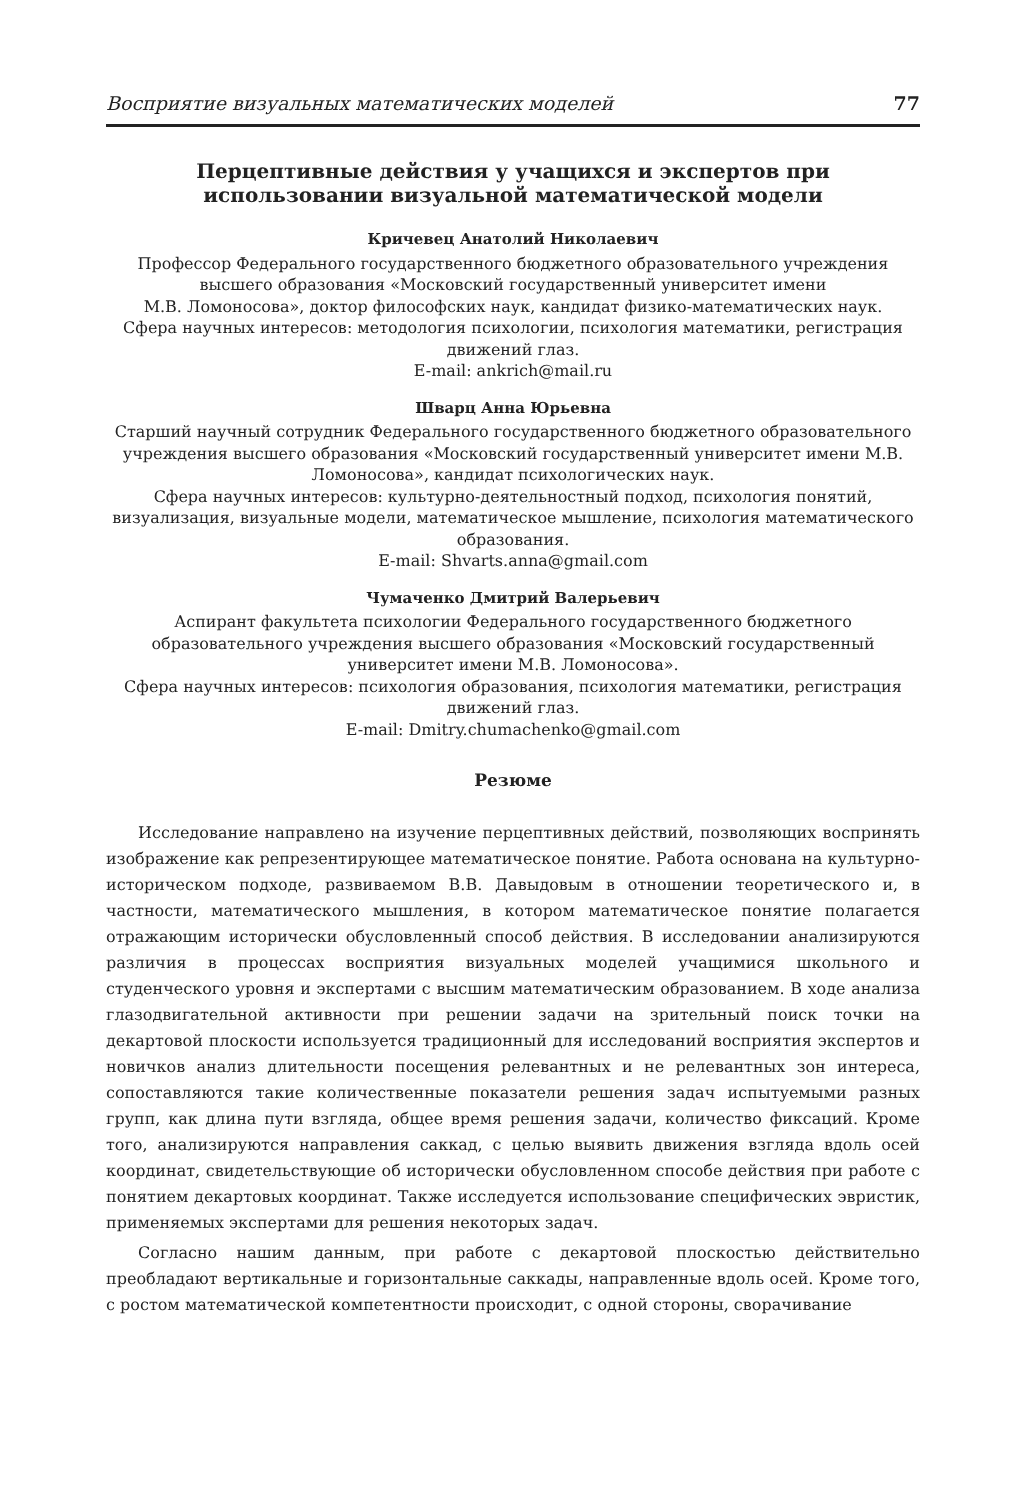Восприятие визуальных математических моделей 77
Перцептивные действия у учащихся и экспертов при использовании визуальной математической модели
Кричевец Анатолий Николаевич
Профессор Федерального государственного бюджетного образовательного учреждения высшего образования «Московский государственный университет имени
М.В. Ломоносова», доктор философских наук, кандидат физико-математических наук.
Сфера научных интересов: методология психологии, психология математики, регистрация движений глаз.
E-mail: ankrich@mail.ru
Шварц Анна Юрьевна
Старший научный сотрудник Федерального государственного бюджетного образовательного учреждения высшего образования «Московский государственный университет имени М.В. Ломоносова», кандидат психологических наук.
Сфера научных интересов: культурно-деятельностный подход, психология понятий, визуализация, визуальные модели, математическое мышление, психология математического образования.
E-mail: Shvarts.anna@gmail.com
Чумаченко Дмитрий Валерьевич
Аспирант факультета психологии Федерального государственного бюджетного образовательного учреждения высшего образования «Московский государственный университет имени М.В. Ломоносова».
Сфера научных интересов: психология образования, психология математики, регистрация движений глаз.
E-mail: Dmitry.chumachenko@gmail.com
Резюме
Исследование направлено на изучение перцептивных действий, позволяющих воспринять изображение как репрезентирующее математическое понятие. Работа основана на культурно-историческом подходе, развиваемом В.В. Давыдовым в отношении теоретического и, в частности, математического мышления, в котором математическое понятие полагается отражающим исторически обусловленный способ действия. В исследовании анализируются различия в процессах восприятия визуальных моделей учащимися школьного и студенческого уровня и экспертами с высшим математическим образованием. В ходе анализа глазодвигательной активности при решении задачи на зрительный поиск точки на декартовой плоскости используется традиционный для исследований восприятия экспертов и новичков анализ длительности посещения релевантных и не релевантных зон интереса, сопоставляются такие количественные показатели решения задач испытуемыми разных групп, как длина пути взгляда, общее время решения задачи, количество фиксаций. Кроме того, анализируются направления саккад, с целью выявить движения взгляда вдоль осей координат, свидетельствующие об исторически обусловленном способе действия при работе с понятием декартовых координат. Также исследуется использование специфических эвристик, применяемых экспертами для решения некоторых задач.
Согласно нашим данным, при работе с декартовой плоскостью действительно преобладают вертикальные и горизонтальные саккады, направленные вдоль осей. Кроме того, с ростом математической компетентности происходит, с одной стороны, сворачивание